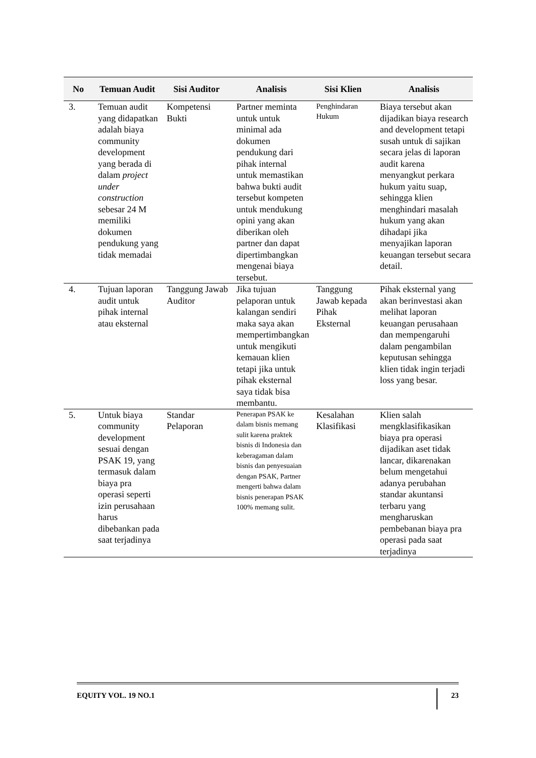| No | Temuan Audit | Sisi Auditor | Analisis | Sisi Klien | Analisis |
| --- | --- | --- | --- | --- | --- |
| 3. | Temuan audit yang didapatkan adalah biaya community development yang berada di dalam project under construction sebesar 24 M memiliki dokumen pendukung yang tidak memadai | Kompetensi Bukti | Partner meminta untuk untuk minimal ada dokumen pendukung dari pihak internal untuk memastikan bahwa bukti audit tersebut kompeten untuk mendukung opini yang akan diberikan oleh partner dan dapat dipertimbangkan mengenai biaya tersebut. | Penghindaran Hukum | Biaya tersebut akan dijadikan biaya research and development tetapi susah untuk di sajikan secara jelas di laporan audit karena menyangkut perkara hukum yaitu suap, sehingga klien menghindari masalah hukum yang akan dihadapi jika menyajikan laporan keuangan tersebut secara detail. |
| 4. | Tujuan laporan audit untuk pihak internal atau eksternal | Tanggung Jawab Auditor | Jika tujuan pelaporan untuk kalangan sendiri maka saya akan mempertimbangkan untuk mengikuti kemauan klien tetapi jika untuk pihak eksternal saya tidak bisa membantu. | Tanggung Jawab kepada Pihak Eksternal | Pihak eksternal yang akan berinvestasi akan melihat laporan keuangan perusahaan dan mempengaruhi dalam pengambilan keputusan sehingga klien tidak ingin terjadi loss yang besar. |
| 5. | Untuk biaya community development sesuai dengan PSAK 19, yang termasuk dalam biaya pra operasi seperti izin perusahaan harus dibebankan pada saat terjadinya | Standar Pelaporan | Penerapan PSAK ke dalam bisnis memang sulit karena praktek bisnis di Indonesia dan keberagaman dalam bisnis dan penyesuaian dengan PSAK, Partner mengerti bahwa dalam bisnis penerapan PSAK 100% memang sulit. | Kesalahan Klasifikasi | Klien salah mengklasifikasikan biaya pra operasi dijadikan aset tidak lancar, dikarenakan belum mengetahui adanya perubahan standar akuntansi terbaru yang mengharuskan pembebanan biaya pra operasi pada saat terjadinya |
EQUITY VOL. 19 NO.1 23